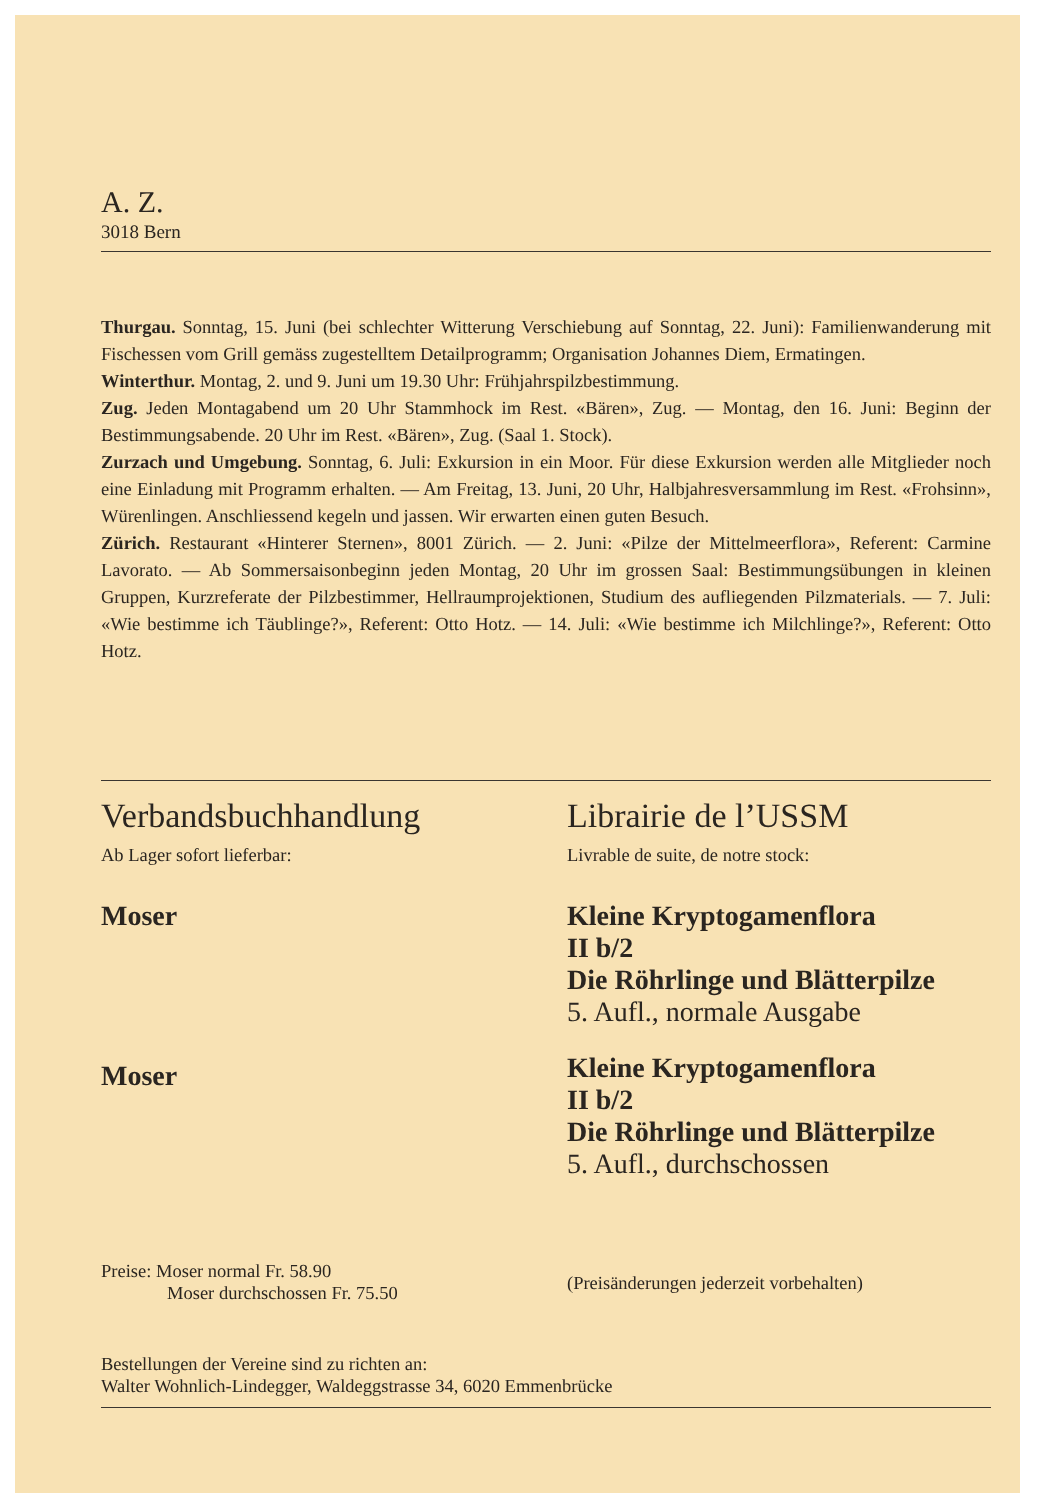A. Z.
3018 Bern
Thurgau. Sonntag, 15. Juni (bei schlechter Witterung Verschiebung auf Sonntag, 22. Juni): Familienwanderung mit Fischessen vom Grill gemäss zugestelltem Detailprogramm; Organisation Johannes Diem, Ermatingen.
Winterthur. Montag, 2. und 9. Juni um 19.30 Uhr: Frühjahrspilzbestimmung.
Zug. Jeden Montagabend um 20 Uhr Stammhock im Rest. «Bären», Zug. — Montag, den 16. Juni: Beginn der Bestimmungsabende. 20 Uhr im Rest. «Bären», Zug. (Saal 1. Stock).
Zurzach und Umgebung. Sonntag, 6. Juli: Exkursion in ein Moor. Für diese Exkursion werden alle Mitglieder noch eine Einladung mit Programm erhalten. — Am Freitag, 13. Juni, 20 Uhr, Halbjahresversammlung im Rest. «Frohsinn», Würenlingen. Anschliessend kegeln und jassen. Wir erwarten einen guten Besuch.
Zürich. Restaurant «Hinterer Sternen», 8001 Zürich. — 2. Juni: «Pilze der Mittelmeerflora», Referent: Carmine Lavorato. — Ab Sommersaisonbeginn jeden Montag, 20 Uhr im grossen Saal: Bestimmungsübungen in kleinen Gruppen, Kurzreferate der Pilzbestimmer, Hellraumprojektionen, Studium des aufliegenden Pilzmaterials. — 7. Juli: «Wie bestimme ich Täublinge?», Referent: Otto Hotz. — 14. Juli: «Wie bestimme ich Milchlinge?», Referent: Otto Hotz.
Verbandsbuchhandlung
Ab Lager sofort lieferbar:
Moser
Moser
Preise: Moser normal Fr. 58.90
Moser durchschossen Fr. 75.50
Librairie de l’USSM
Livrable de suite, de notre stock:
Kleine Kryptogamenflora
II b/2
Die Röhrlinge und Blätterpilze
5. Aufl., normale Ausgabe
Kleine Kryptogamenflora
II b/2
Die Röhrlinge und Blätterpilze
5. Aufl., durchschossen
(Preisänderungen jederzeit vorbehalten)
Bestellungen der Vereine sind zu richten an:
Walter Wohnlich-Lindegger, Waldeggstrasse 34, 6020 Emmenbrücke